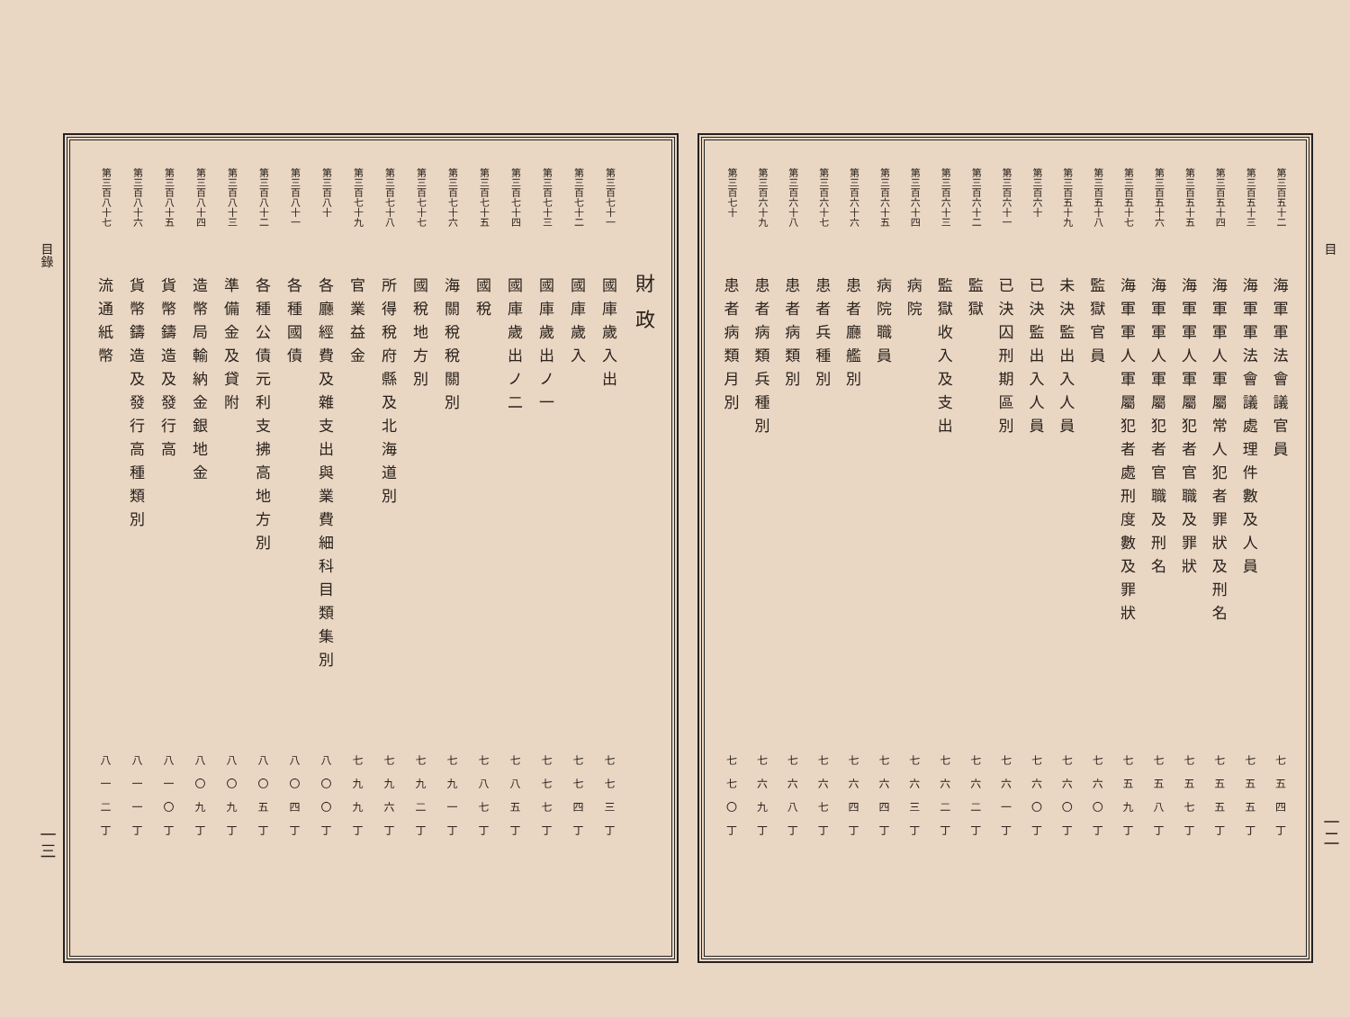目
一二
第三百五十二
海軍軍法會議官員
七五四丁
第三百五十三
海軍軍法會議處理件數及人員
七五五丁
第三百五十四
海軍軍人軍屬常人犯者罪狀及刑名
七五五丁
第三百五十五
海軍軍人軍屬犯者官職及罪狀
七五七丁
第三百五十六
海軍軍人軍屬犯者官職及刑名
七五八丁
第三百五十七
海軍軍人軍屬犯者處刑度數及罪狀
七五九丁
第三百五十八
監獄官員
七六〇丁
第三百五十九
未決監出入人員
七六〇丁
第三百六十
已決監出入人員
七六〇丁
第三百六十一
已決囚刑期區別
七六一丁
第三百六十二
監獄
七六二丁
第三百六十三
監獄收入及支出
七六二丁
第三百六十四
病院
七六三丁
第三百六十五
病院職員
七六四丁
第三百六十六
患者廳艦別
七六四丁
第三百六十七
患者兵種別
七六七丁
第三百六十八
患者病類別
七六八丁
第三百六十九
患者病類兵種別
七六九丁
第三百七十
患者病類月別
七七〇丁
財政
第三百七十一
國庫歲入出
七七三丁
第三百七十二
國庫歲入
七七四丁
第三百七十三
國庫歲出ノ一
七七七丁
第三百七十四
國庫歲出ノ二
七八五丁
第三百七十五
國稅
七八七丁
第三百七十六
海關稅稅關別
七九一丁
第三百七十七
國稅地方別
七九二丁
第三百七十八
所得稅府縣及北海道別
七九六丁
第三百七十九
官業益金
七九九丁
第三百八十
各廳經費及雜支出與業費細科目類集別
八〇〇丁
第三百八十一
各種國債
八〇四丁
第三百八十二
各種公債元利支拂高地方別
八〇五丁
第三百八十三
準備金及貸附
八〇九丁
第三百八十四
造幣局輸納金銀地金
八〇九丁
第三百八十五
貨幣鑄造及發行高
八一〇丁
第三百八十六
貨幣鑄造及發行高種類別
八一一丁
第三百八十七
流通紙幣
八一二丁
目錄
一三